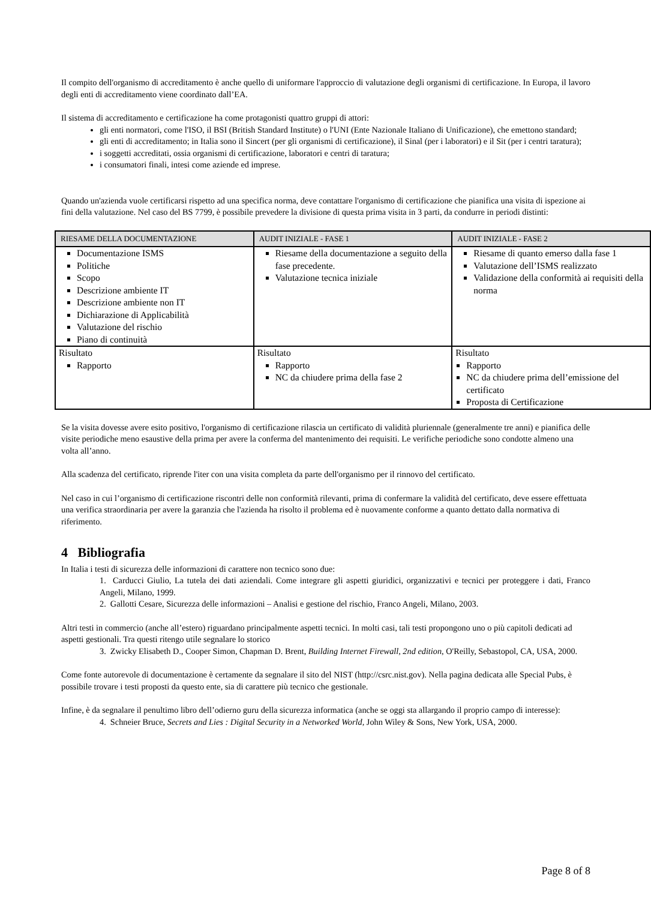Il compito dell'organismo di accreditamento è anche quello di uniformare l'approccio di valutazione degli organismi di certificazione. In Europa, il lavoro degli enti di accreditamento viene coordinato dall’EA.
Il sistema di accreditamento e certificazione ha come protagonisti quattro gruppi di attori:
gli enti normatori, come l'ISO, il BSI (British Standard Institute) o l'UNI (Ente Nazionale Italiano di Unificazione), che emettono standard;
gli enti di accreditamento; in Italia sono il Sincert (per gli organismi di certificazione), il Sinal (per i laboratori) e il Sit (per i centri taratura);
i soggetti accreditati, ossia organismi di certificazione, laboratori e centri di taratura;
i consumatori finali, intesi come aziende ed imprese.
Quando un'azienda vuole certificarsi rispetto ad una specifica norma, deve contattare l'organismo di certificazione che pianifica una visita di ispezione ai fini della valutazione. Nel caso del BS 7799, è possibile prevedere la divisione di questa prima visita in 3 parti, da condurre in periodi distinti:
| RIESAME DELLA DOCUMENTAZIONE | AUDIT INIZIALE - FASE 1 | AUDIT INIZIALE - FASE 2 |
| --- | --- | --- |
| Documentazione ISMS Politiche Scopo Descrizione ambiente IT Descrizione ambiente non IT Dichiarazione di Applicabilità Valutazione del rischio Piano di continuità | Riesame della documentazione a seguito della fase precedente. Valutazione tecnica iniziale | Riesame di quanto emerso dalla fase 1 Valutazione dell’ISMS realizzato Validazione della conformità ai requisiti della norma |
| Risultato Rapporto | Risultato Rapporto NC da chiudere prima della fase 2 | Risultato Rapporto NC da chiudere prima dell’emissione del certificato Proposta di Certificazione |
Se la visita dovesse avere esito positivo, l'organismo di certificazione rilascia un certificato di validità pluriennale (generalmente tre anni) e pianifica delle visite periodiche meno esaustive della prima per avere la conferma del mantenimento dei requisiti. Le verifiche periodiche sono condotte almeno una volta all’anno.
Alla scadenza del certificato, riprende l'iter con una visita completa da parte dell'organismo per il rinnovo del certificato.
Nel caso in cui l’organismo di certificazione riscontri delle non conformità rilevanti, prima di confermare la validità del certificato, deve essere effettuata una verifica straordinaria per avere la garanzia che l'azienda ha risolto il problema ed è nuovamente conforme a quanto dettato dalla normativa di riferimento.
4 Bibliografia
In Italia i testi di sicurezza delle informazioni di carattere non tecnico sono due:
1. Carducci Giulio, La tutela dei dati aziendali. Come integrare gli aspetti giuridici, organizzativi e tecnici per proteggere i dati, Franco Angeli, Milano, 1999.
2. Gallotti Cesare, Sicurezza delle informazioni – Analisi e gestione del rischio, Franco Angeli, Milano, 2003.
Altri testi in commercio (anche all’estero) riguardano principalmente aspetti tecnici. In molti casi, tali testi propongono uno o più capitoli dedicati ad aspetti gestionali. Tra questi ritengo utile segnalare lo storico
3. Zwicky Elisabeth D., Cooper Simon, Chapman D. Brent, Building Internet Firewall, 2nd edition, O'Reilly, Sebastopol, CA, USA, 2000.
Come fonte autorevole di documentazione è certamente da segnalare il sito del NIST (http://csrc.nist.gov). Nella pagina dedicata alle Special Pubs, è possibile trovare i testi proposti da questo ente, sia di carattere più tecnico che gestionale.
Infine, è da segnalare il penultimo libro dell’odierno guru della sicurezza informatica (anche se oggi sta allargando il proprio campo di interesse):
4. Schneier Bruce, Secrets and Lies : Digital Security in a Networked World, John Wiley & Sons, New York, USA, 2000.
Page 8 of 8